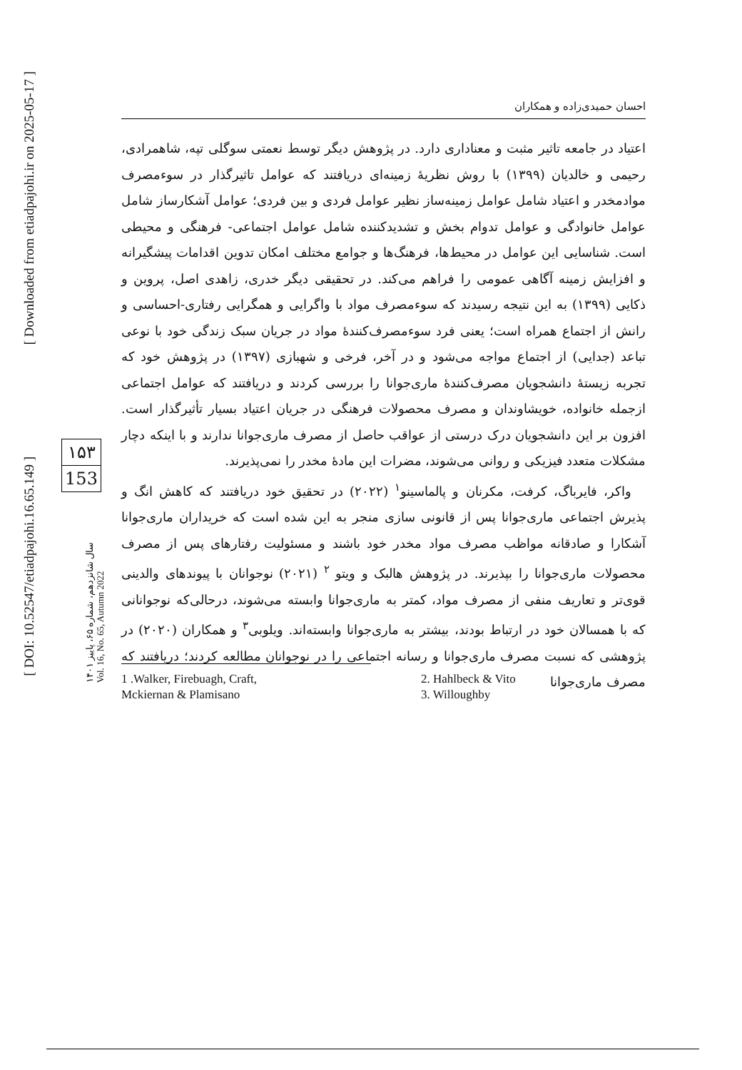احسان حمیدی‌زاده و همکاران
اعتیاد در جامعه تاثیر مثبت و معناداری دارد. در پژوهش دیگر توسط نعمتی سوگلی تپه، شاهمرادی، رحیمی و خالدیان (۱۳۹۹) با روش نظریهٔ زمینه‌ای دریافتند که عوامل تاثیرگذار در سوءمصرف موادمخدر و اعتیاد شامل عوامل زمینه‌ساز نظیر عوامل فردی و بین فردی؛ عوامل آشکارساز شامل عوامل خانوادگی و عوامل تدوام بخش و تشدیدکننده شامل عوامل اجتماعی- فرهنگی و محیطی است. شناسایی این عوامل در محیط‌ها، فرهنگ‌ها و جوامع مختلف امکان تدوین اقدامات پیشگیرانه و افزایش زمینه آگاهی عمومی را فراهم می‌کند. در تحقیقی دیگر خدری، زاهدی اصل، پروین و ذکایی (۱۳۹۹) به این نتیجه رسیدند که سوءمصرف مواد با واگرایی و همگرایی رفتاری-احساسی و رانش از اجتماع همراه است؛ یعنی فرد سوءمصرف‌کنندهٔ مواد در جریان سبک زندگی خود با نوعی تباعد (جدایی) از اجتماع مواجه می‌شود و در آخر، فرخی و شهبازی (۱۳۹۷) در پژوهش خود که تجربه زیستهٔ دانشجویان مصرف‌کنندهٔ ماری‌جوانا را بررسی کردند و دریافتند که عوامل اجتماعی ازجمله خانواده، خویشاوندان و مصرف محصولات فرهنگی در جریان اعتیاد بسیار تأثیرگذار است. افزون بر این دانشجویان درک درستی از عواقب حاصل از مصرف ماری‌جوانا ندارند و با اینکه دچار مشکلات متعدد فیزیکی و روانی می‌شوند، مضرات این مادهٔ مخدر را نمی‌پذیرند.
واکر، فایرباگ، کرفت، مکرنان و پالماسینو<sup>۱</sup> (۲۰۲۲) در تحقیق خود دریافتند که کاهش انگ و پذیرش اجتماعی ماری‌جوانا پس از قانونی سازی منجر به این شده است که خریداران ماری‌جوانا آشکارا و صادقانه مواظب مصرف مواد مخدر خود باشند و مسئولیت رفتارهای پس از مصرف محصولات ماری‌جوانا را بپذیرند. در پژوهش هالبک و ویتو <sup>۲</sup> (۲۰۲۱) نوجوانان با پیوندهای والدینی قوی‌تر و تعاریف منفی از مصرف مواد، کمتر به ماری‌جوانا وابسته می‌شوند، درحالی‌که نوجوانانی که با همسالان خود در ارتباط بودند، بیشتر به ماری‌جوانا وابسته‌اند. ویلوبی<sup>۳</sup> و همکاران (۲۰۲۰) در پژوهشی که نسبت مصرف ماری‌جوانا و رسانه اجتماعی را در نوجوانان مطالعه کردند؛ دریافتند که مصرف ماری‌جوانا
1 .Walker, Firebuagh, Craft,
Mckiernan & Plamisano
2. Hahlbeck & Vito
3. Willoughby
۱۵۳
153
سال شانزدهم، شماره ۶۵، پاییز ۱۴۰۱
Vol. 16, No. 65, Autumn 2022
[ Downloaded from etiadpajohi.ir on 2025-05-17 ]
[ DOI: 10.52547/etiadpajohi.16.65.149 ]